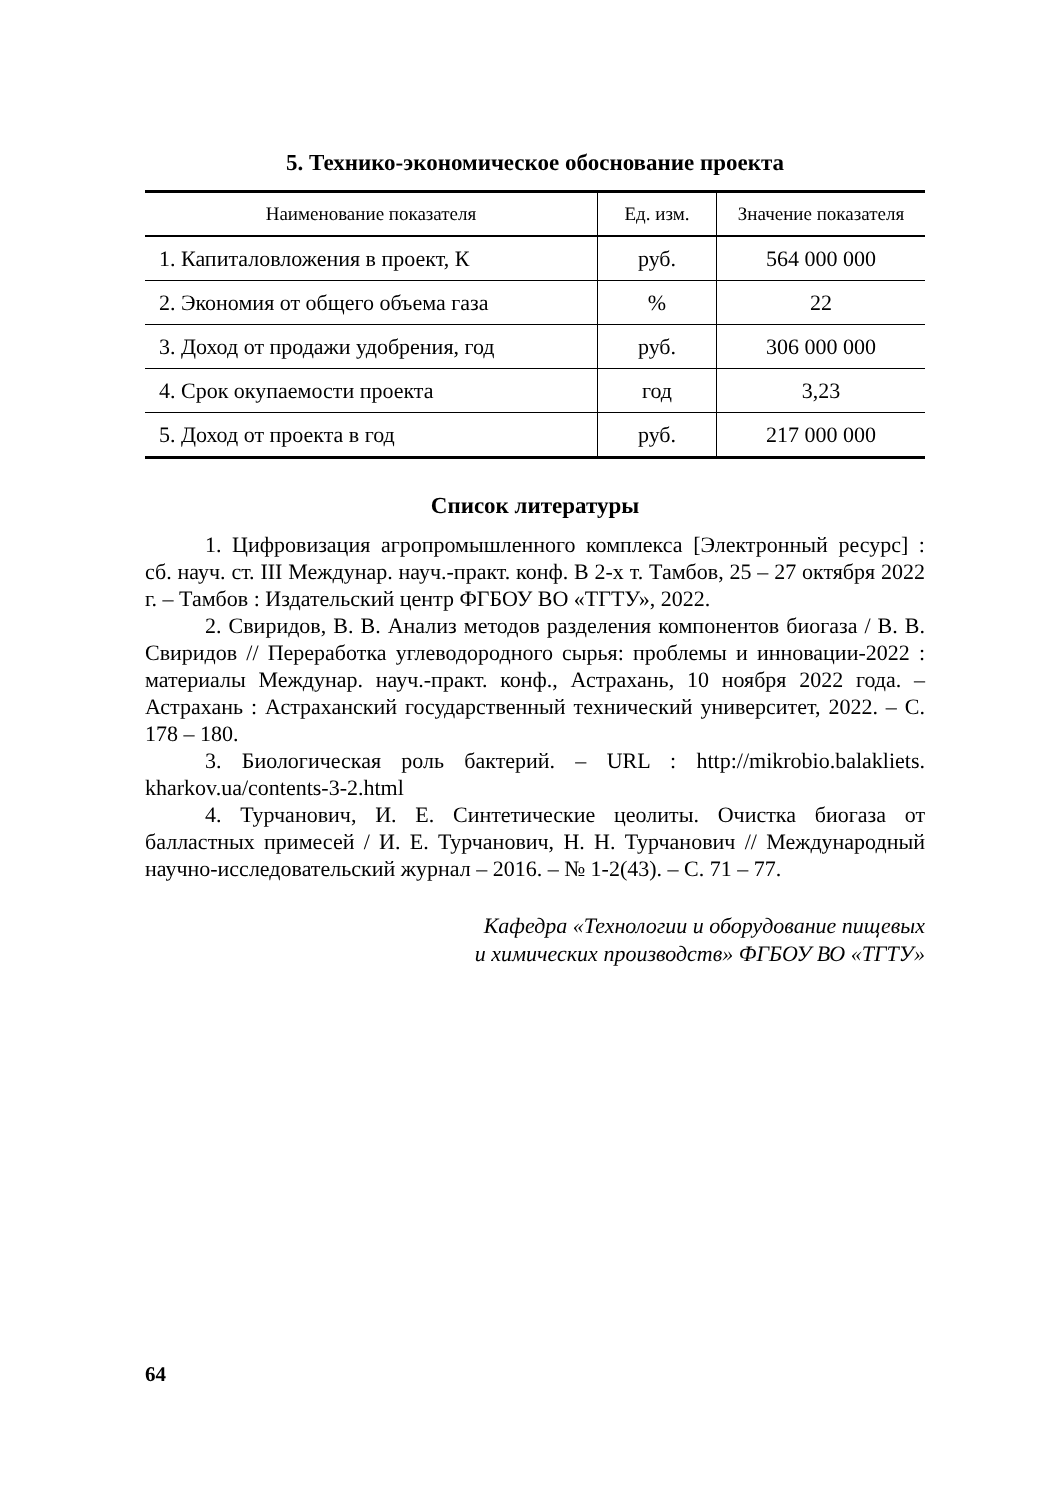5. Технико-экономическое обоснование проекта
| Наименование показателя | Ед. изм. | Значение показателя |
| --- | --- | --- |
| 1. Капиталовложения в проект, К | руб. | 564 000 000 |
| 2. Экономия от общего объема газа | % | 22 |
| 3. Доход от продажи удобрения, год | руб. | 306 000 000 |
| 4. Срок окупаемости проекта | год | 3,23 |
| 5. Доход от проекта в год | руб. | 217 000 000 |
Список литературы
1. Цифровизация агропромышленного комплекса [Электронный ресурс] : сб. науч. ст. III Междунар. науч.-практ. конф. В 2-х т. Тамбов, 25 – 27 октября 2022 г. – Тамбов : Издательский центр ФГБОУ ВО «ТГТУ», 2022.
2. Свиридов, В. В. Анализ методов разделения компонентов биогаза / В. В. Свиридов // Переработка углеводородного сырья: проблемы и инновации-2022 : материалы Междунар. науч.-практ. конф., Астрахань, 10 ноября 2022 года. – Астрахань : Астраханский государственный технический университет, 2022. – С. 178 – 180.
3. Биологическая роль бактерий. – URL : http://mikrobio.balakliets. kharkov.ua/contents-3-2.html
4. Турчанович, И. Е. Синтетические цеолиты. Очистка биогаза от балластных примесей / И. Е. Турчанович, Н. Н. Турчанович // Международный научно-исследовательский журнал – 2016. – № 1-2(43). – С. 71 – 77.
Кафедра «Технологии и оборудование пищевых
и химических производств» ФГБОУ ВО «ТГТУ»
64